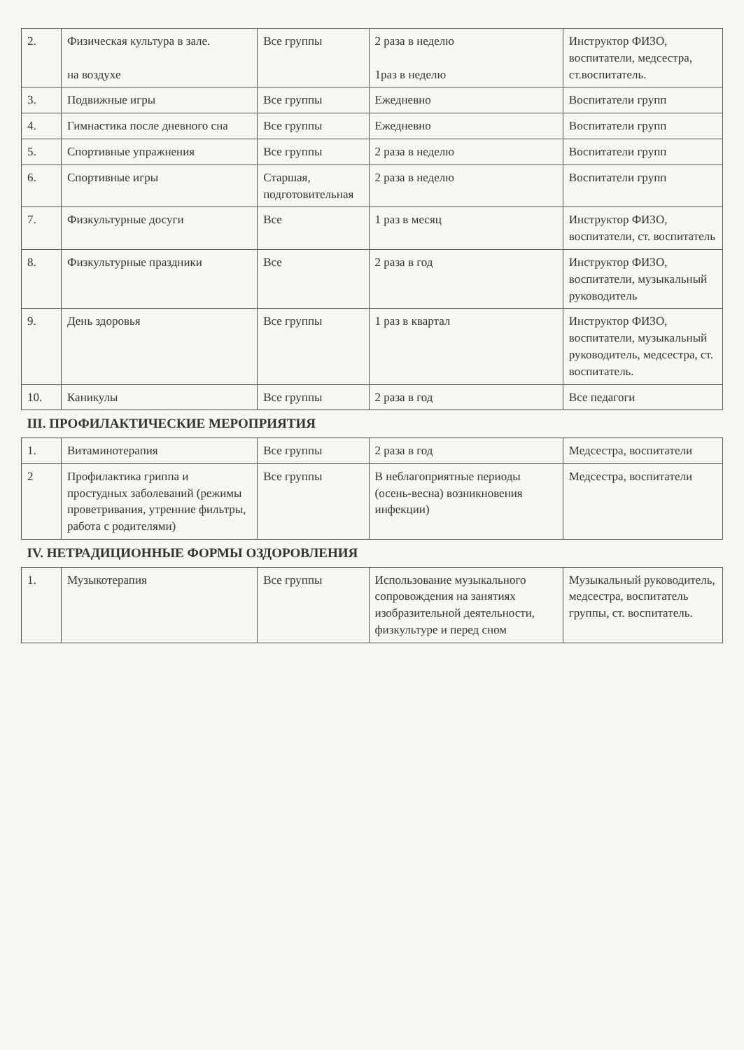| 2. | Физическая культура в зале. на воздухе | Все группы | 2 раза в неделю 1раз в неделю | Инструктор ФИЗО, воспитатели, медсестра, ст.воспитатель. |
| 3. | Подвижные игры | Все группы | Ежедневно | Воспитатели групп |
| 4. | Гимнастика после дневного сна | Все группы | Ежедневно | Воспитатели групп |
| 5. | Спортивные упражнения | Все группы | 2 раза в неделю | Воспитатели групп |
| 6. | Спортивные игры | Старшая, подготовительная | 2 раза в неделю | Воспитатели групп |
| 7. | Физкультурные досуги | Все | 1 раз в месяц | Инструктор ФИЗО, воспитатели, ст. воспитатель |
| 8. | Физкультурные праздники | Все | 2 раза в год | Инструктор ФИЗО, воспитатели, музыкальный руководитель |
| 9. | День здоровья | Все группы | 1 раз в квартал | Инструктор ФИЗО, воспитатели, музыкальный руководитель, медсестра, ст. воспитатель. |
| 10. | Каникулы | Все группы | 2 раза в год | Все педагоги |
| III. ПРОФИЛАКТИЧЕСКИЕ МЕРОПРИЯТИЯ | | | | |
| 1. | Витаминотерапия | Все группы | 2 раза в год | Медсестра, воспитатели |
| 2 | Профилактика гриппа и простудных заболеваний (режимы проветривания, утренние фильтры, работа с родителями) | Все группы | В неблагоприятные периоды (осень-весна) возникновения инфекции) | Медсестра, воспитатели |
| IV. НЕТРАДИЦИОННЫЕ ФОРМЫ ОЗДОРОВЛЕНИЯ | | | | |
| 1. | Музыкотерапия | Все группы | Использование музыкального сопровождения на занятиях изобразительной деятельности, физкультуре и перед сном | Музыкальный руководитель, медсестра, воспитатель группы, ст. воспитатель. |